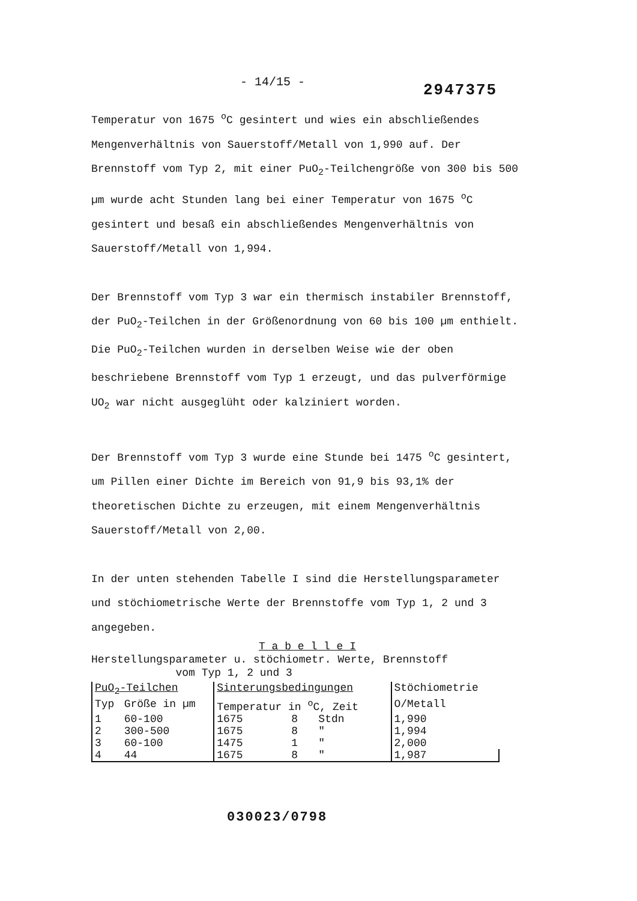- 14/15 - 2947375
Temperatur von 1675 <sup>o</sup>C gesintert und wies ein abschließendes Mengenverhältnis von Sauerstoff/Metall von 1,990 auf. Der Brennstoff vom Typ 2, mit einer PuO<sub>2</sub>-Teilchengröße von 300 bis 500 µm wurde acht Stunden lang bei einer Temperatur von 1675 <sup>o</sup>C gesintert und besaß ein abschließendes Mengenverhältnis von Sauerstoff/Metall von 1,994.
Der Brennstoff vom Typ 3 war ein thermisch instabiler Brennstoff, der PuO<sub>2</sub>-Teilchen in der Größenordnung von 60 bis 100 µm enthielt. Die PuO<sub>2</sub>-Teilchen wurden in derselben Weise wie der oben beschriebene Brennstoff vom Typ 1 erzeugt, und das pulverförmige UO<sub>2</sub> war nicht ausgeglüht oder kalziniert worden.
Der Brennstoff vom Typ 3 wurde eine Stunde bei 1475 <sup>o</sup>C gesintert, um Pillen einer Dichte im Bereich von 91,9 bis 93,1% der theoretischen Dichte zu erzeugen, mit einem Mengenverhältnis Sauerstoff/Metall von 2,00.
In der unten stehenden Tabelle I sind die Herstellungsparameter und stöchiometrische Werte der Brennstoffe vom Typ 1, 2 und 3 angegeben.
T a b e l l e I
Herstellungsparameter u. stöchiometr. Werte, Brennstoff
vom Typ 1, 2 und 3
| PuO<sub>2</sub>-Teilchen | | Sinterungsbedingungen | | | Stöchiometrie |
| --- | --- | --- | --- | --- | --- |
| Typ | Größe in µm | Temperatur in <sup>o</sup>C, Zeit | | | O/Metall |
| 1 | 60-100 | 1675 | 8 | Stdn | 1,990 |
| 2 | 300-500 | 1675 | 8 | " | 1,994 |
| 3 | 60-100 | 1475 | 1 | " | 2,000 |
| 4 | 44 | 1675 | 8 | " | 1,987 |
030023/0798